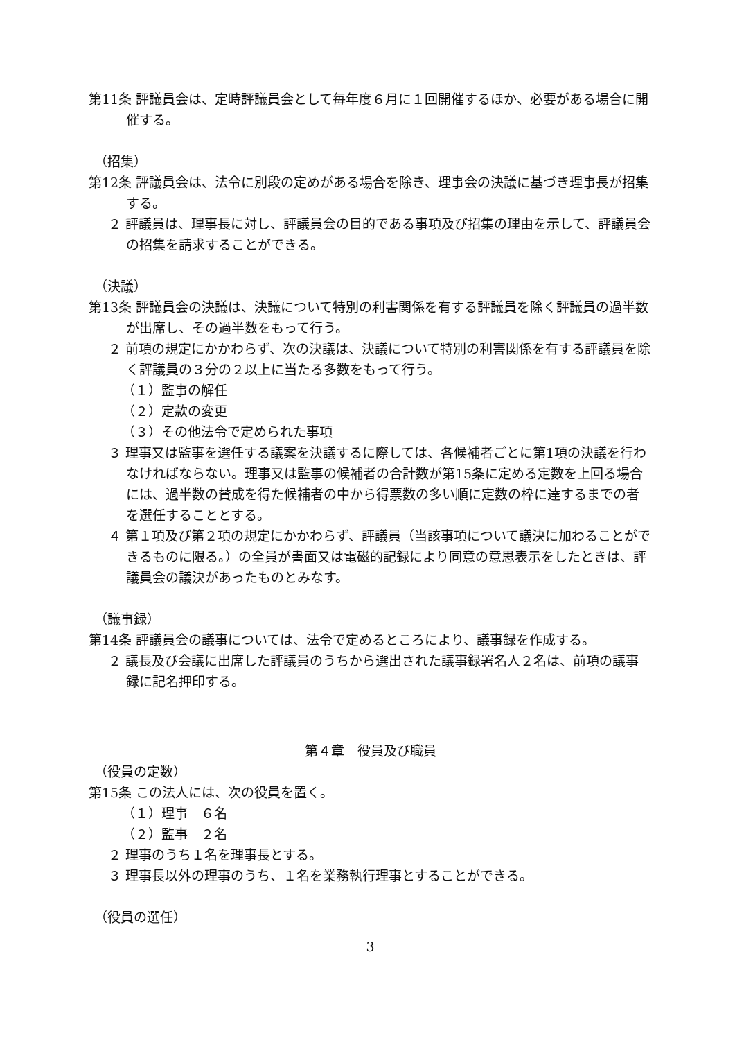第11条 評議員会は、定時評議員会として毎年度６月に１回開催するほか、必要がある場合に開催する。
（招集）
第12条 評議員会は、法令に別段の定めがある場合を除き、理事会の決議に基づき理事長が招集する。
２ 評議員は、理事長に対し、評議員会の目的である事項及び招集の理由を示して、評議員会の招集を請求することができる。
（決議）
第13条 評議員会の決議は、決議について特別の利害関係を有する評議員を除く評議員の過半数が出席し、その過半数をもって行う。
２ 前項の規定にかかわらず、次の決議は、決議について特別の利害関係を有する評議員を除く評議員の３分の２以上に当たる多数をもって行う。
（１）監事の解任
（２）定款の変更
（３）その他法令で定められた事項
３ 理事又は監事を選任する議案を決議するに際しては、各候補者ごとに第1項の決議を行わなければならない。理事又は監事の候補者の合計数が第15条に定める定数を上回る場合には、過半数の賛成を得た候補者の中から得票数の多い順に定数の枠に達するまでの者を選任することとする。
４ 第１項及び第２項の規定にかかわらず、評議員（当該事項について議決に加わることができるものに限る。）の全員が書面又は電磁的記録により同意の意思表示をしたときは、評議員会の議決があったものとみなす。
（議事録）
第14条 評議員会の議事については、法令で定めるところにより、議事録を作成する。
２ 議長及び会議に出席した評議員のうちから選出された議事録署名人２名は、前項の議事録に記名押印する。
第４章　役員及び職員
（役員の定数）
第15条 この法人には、次の役員を置く。
（１）理事　６名
（２）監事　２名
２ 理事のうち１名を理事長とする。
３ 理事長以外の理事のうち、１名を業務執行理事とすることができる。
（役員の選任）
3